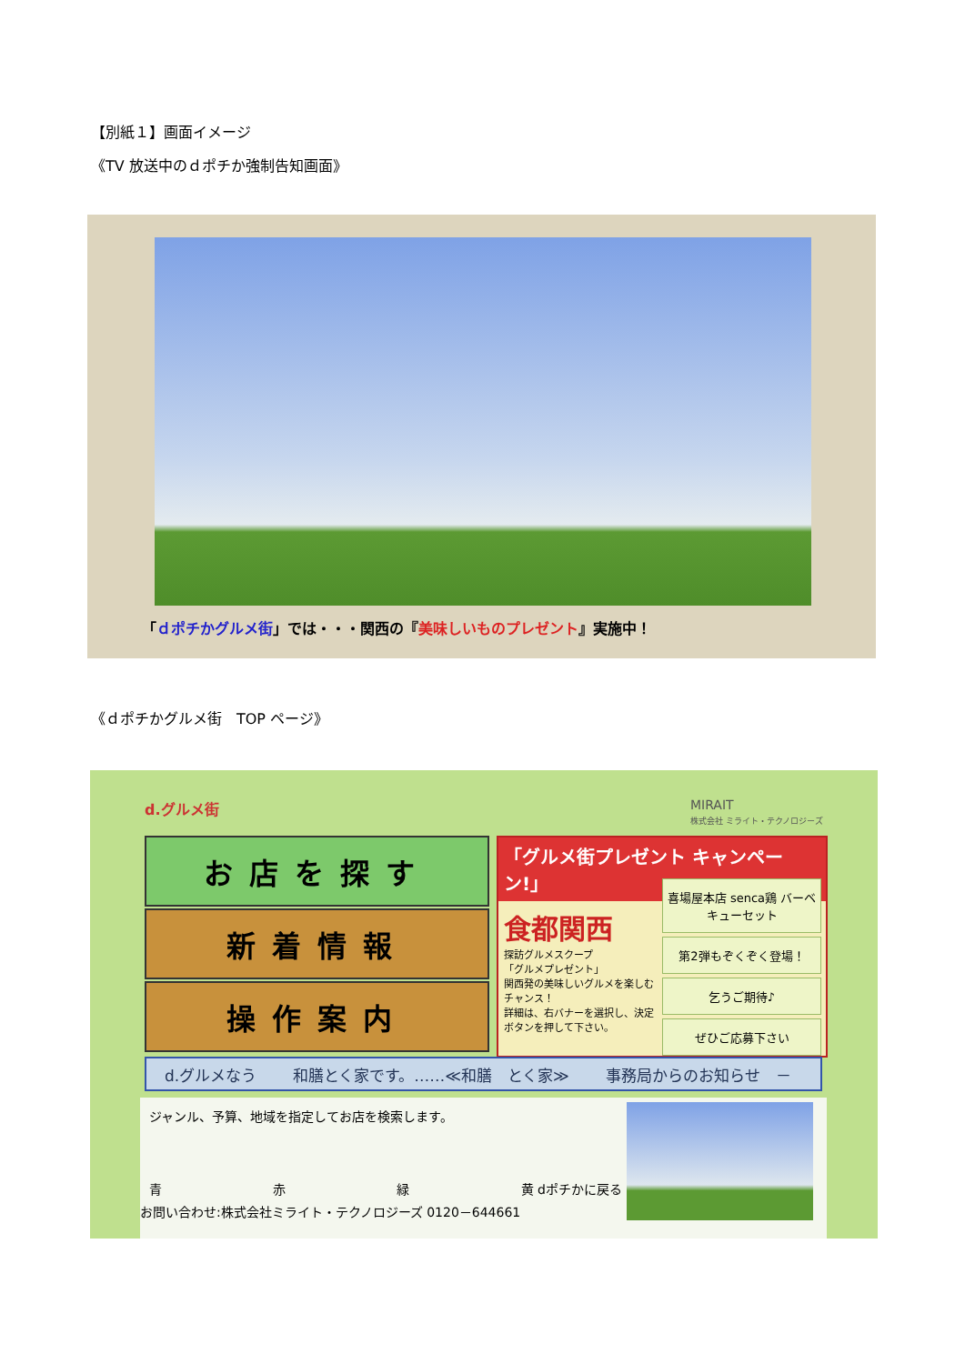【別紙１】画面イメージ
《TV 放送中のｄポチか強制告知画面》
「ｄポチかグルメ街」では・・・関西の『美味しいものプレゼント』実施中！
《ｄポチかグルメ街　TOP ページ》
d.グルメ街
MIRAIT
株式会社 ミライト・テクノロジーズ
お店を探す
新着情報
操作案内
「グルメ街プレゼント キャンペーン!」
食都関西
探訪グルメスクープ
「グルメプレゼント」
関西発の美味しいグルメを楽しむチャンス！
詳細は、右バナーを選択し、決定ボタンを押して下さい。
喜場屋本店 senca鶏 バーベキューセット
第2弾もぞくぞく登場！
乞うご期待♪
ぜひご応募下さい
d.グルメなう 和膳とく家です。……≪和膳　とく家≫ 事務局からのお知らせ　－
ジャンル、予算、地域を指定してお店を検索します。
青 赤 緑 黄 dポチかに戻る
お問い合わせ:株式会社ミライト・テクノロジーズ 0120－644661